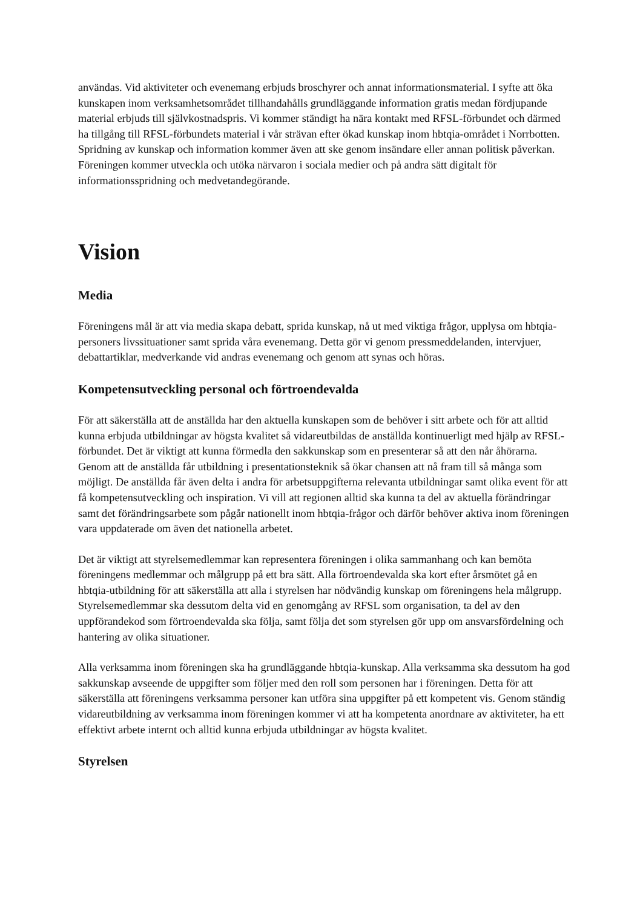användas. Vid aktiviteter och evenemang erbjuds broschyrer och annat informationsmaterial. I syfte att öka kunskapen inom verksamhetsområdet tillhandahålls grundläggande information gratis medan fördjupande material erbjuds till självkostnadspris. Vi kommer ständigt ha nära kontakt med RFSL-förbundet och därmed ha tillgång till RFSL-förbundets material i vår strävan efter ökad kunskap inom hbtqia-området i Norrbotten. Spridning av kunskap och information kommer även att ske genom insändare eller annan politisk påverkan. Föreningen kommer utveckla och utöka närvaron i sociala medier och på andra sätt digitalt för informationsspridning och medvetandegörande.
Vision
Media
Föreningens mål är att via media skapa debatt, sprida kunskap, nå ut med viktiga frågor, upplysa om hbtqia-personers livssituationer samt sprida våra evenemang. Detta gör vi genom pressmeddelanden, intervjuer, debattartiklar, medverkande vid andras evenemang och genom att synas och höras.
Kompetensutveckling personal och förtroendevalda
För att säkerställa att de anställda har den aktuella kunskapen som de behöver i sitt arbete och för att alltid kunna erbjuda utbildningar av högsta kvalitet så vidareutbildas de anställda kontinuerligt med hjälp av RFSL-förbundet. Det är viktigt att kunna förmedla den sakkunskap som en presenterar så att den når åhörarna. Genom att de anställda får utbildning i presentationsteknik så ökar chansen att nå fram till så många som möjligt. De anställda får även delta i andra för arbetsuppgifterna relevanta utbildningar samt olika event för att få kompetensutveckling och inspiration. Vi vill att regionen alltid ska kunna ta del av aktuella förändringar samt det förändringsarbete som pågår nationellt inom hbtqia-frågor och därför behöver aktiva inom föreningen vara uppdaterade om även det nationella arbetet.
Det är viktigt att styrelsemedlemmar kan representera föreningen i olika sammanhang och kan bemöta föreningens medlemmar och målgrupp på ett bra sätt. Alla förtroendevalda ska kort efter årsmötet gå en hbtqia-utbildning för att säkerställa att alla i styrelsen har nödvändig kunskap om föreningens hela målgrupp. Styrelsemedlemmar ska dessutom delta vid en genomgång av RFSL som organisation, ta del av den uppförandekod som förtroendevalda ska följa, samt följa det som styrelsen gör upp om ansvarsfördelning och hantering av olika situationer.
Alla verksamma inom föreningen ska ha grundläggande hbtqia-kunskap. Alla verksamma ska dessutom ha god sakkunskap avseende de uppgifter som följer med den roll som personen har i föreningen. Detta för att säkerställa att föreningens verksamma personer kan utföra sina uppgifter på ett kompetent vis. Genom ständig vidareutbildning av verksamma inom föreningen kommer vi att ha kompetenta anordnare av aktiviteter, ha ett effektivt arbete internt och alltid kunna erbjuda utbildningar av högsta kvalitet.
Styrelsen